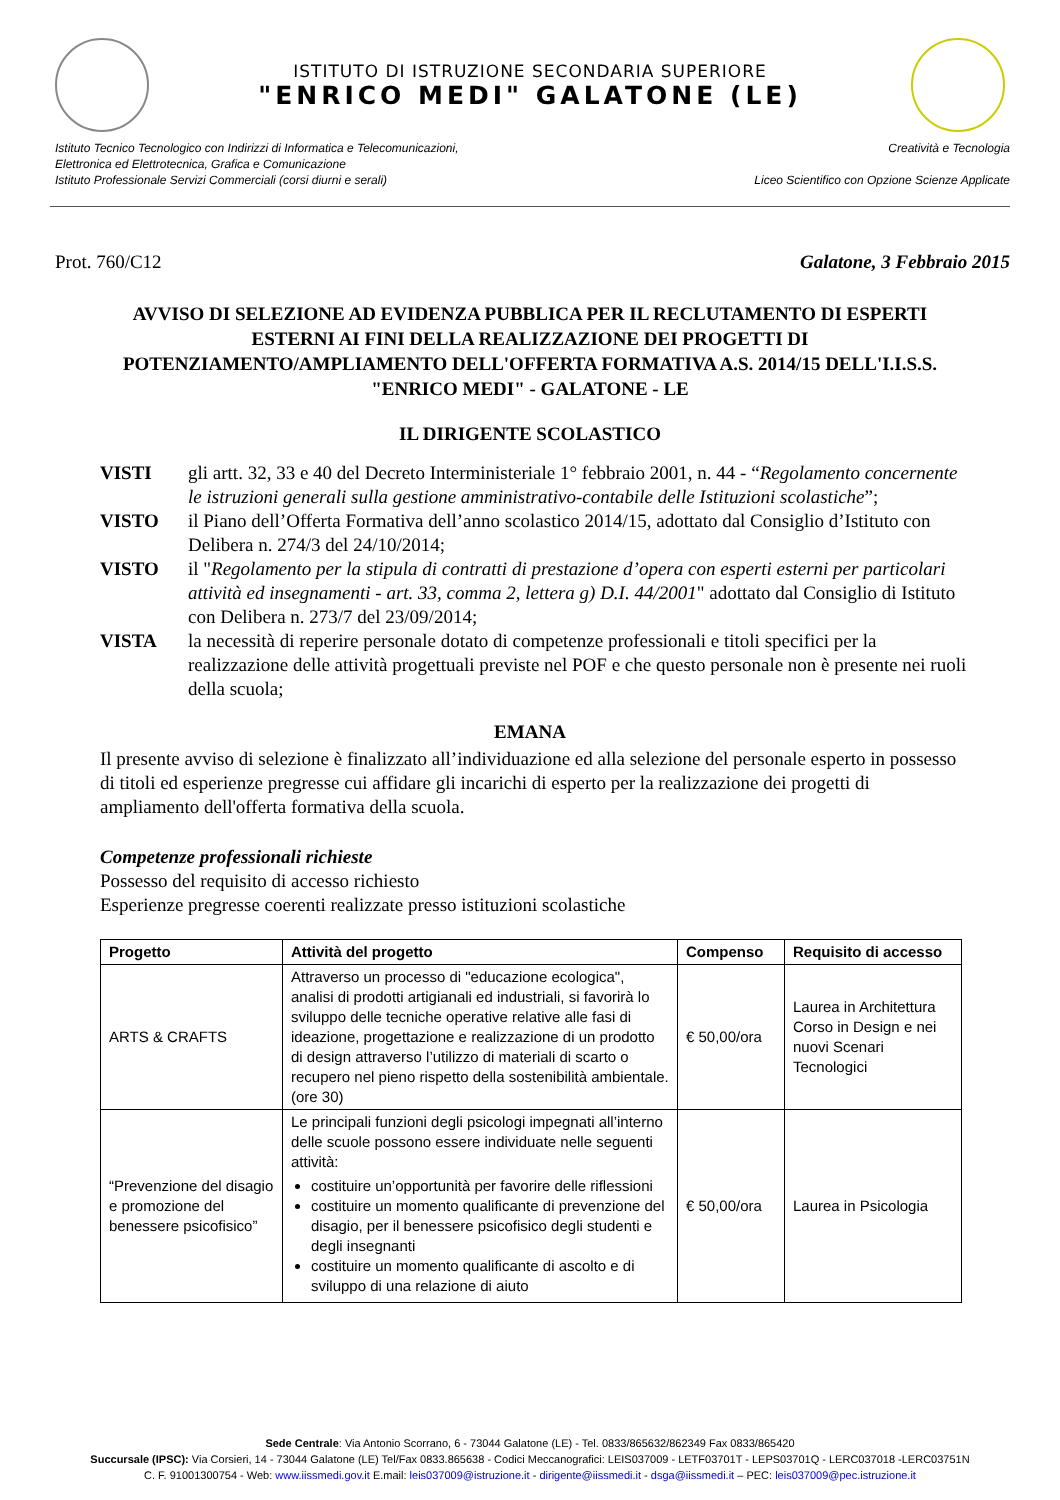ISTITUTO DI ISTRUZIONE SECONDARIA SUPERIORE
"ENRICO MEDI" GALATONE (LE)
Istituto Tecnico Tecnologico con Indirizzi di Informatica e Telecomunicazioni,
Elettronica ed Elettrotecnica, Grafica e Comunicazione
Istituto Professionale Servizi Commerciali (corsi diurni e serali)
Creatività e Tecnologia
Liceo Scientifico con Opzione Scienze Applicate
Prot. 760/C12 Galatone, 3 Febbraio 2015
AVVISO DI SELEZIONE AD EVIDENZA PUBBLICA PER IL RECLUTAMENTO DI ESPERTI ESTERNI AI FINI DELLA REALIZZAZIONE DEI PROGETTI DI POTENZIAMENTO/AMPLIAMENTO DELL'OFFERTA FORMATIVA A.S. 2014/15 DELL'I.I.S.S. "ENRICO MEDI" - GALATONE - LE
IL DIRIGENTE SCOLASTICO
VISTI gli artt. 32, 33 e 40 del Decreto Interministeriale 1° febbraio 2001, n. 44 - “Regolamento concernente le istruzioni generali sulla gestione amministrativo-contabile delle Istituzioni scolastiche”;
VISTO il Piano dell’Offerta Formativa dell’anno scolastico 2014/15, adottato dal Consiglio d’Istituto con Delibera n. 274/3 del 24/10/2014;
VISTO il "Regolamento per la stipula di contratti di prestazione d’opera con esperti esterni per particolari attività ed insegnamenti - art. 33, comma 2, lettera g) D.I. 44/2001" adottato dal Consiglio di Istituto con Delibera n. 273/7 del 23/09/2014;
VISTA la necessità di reperire personale dotato di competenze professionali e titoli specifici per la realizzazione delle attività progettuali previste nel POF e che questo personale non è presente nei ruoli della scuola;
EMANA
Il presente avviso di selezione è finalizzato all’individuazione ed alla selezione del personale esperto in possesso di titoli ed esperienze pregresse cui affidare gli incarichi di esperto per la realizzazione dei progetti di ampliamento dell'offerta formativa della scuola.
Competenze professionali richieste
Possesso del requisito di accesso richiesto
Esperienze pregresse coerenti realizzate presso istituzioni scolastiche
| Progetto | Attività del progetto | Compenso | Requisito di accesso |
| --- | --- | --- | --- |
| ARTS & CRAFTS | Attraverso un processo di "educazione ecologica", analisi di prodotti artigianali ed industriali, si favorirà lo sviluppo delle tecniche operative relative alle fasi di ideazione, progettazione e realizzazione di un prodotto di design attraverso l’utilizzo di materiali di scarto o recupero nel pieno rispetto della sostenibilità ambientale. (ore 30) | € 50,00/ora | Laurea in Architettura Corso in Design e nei nuovi Scenari Tecnologici |
| “Prevenzione del disagio e promozione del benessere psicofisico” | Le principali funzioni degli psicologi impegnati all’interno delle scuole possono essere individuate nelle seguenti attività: costituire un’opportunità per favorire delle riflessioni costituire un momento qualificante di prevenzione del disagio, per il benessere psicofisico degli studenti e degli insegnanti costituire un momento qualificante di ascolto e di sviluppo di una relazione di aiuto | € 50,00/ora | Laurea in Psicologia |
Sede Centrale: Via Antonio Scorrano, 6 - 73044 Galatone (LE) - Tel. 0833/865632/862349 Fax 0833/865420
Succursale (IPSC): Via Corsieri, 14 - 73044 Galatone (LE) Tel/Fax 0833.865638 - Codici Meccanografici: LEIS037009 - LETF03701T - LEPS03701Q - LERC037018 -LERC03751N
C. F. 91001300754 - Web: www.iissmedi.gov.it E.mail: leis037009@istruzione.it - dirigente@iissmedi.it - dsga@iissmedi.it – PEC: leis037009@pec.istruzione.it